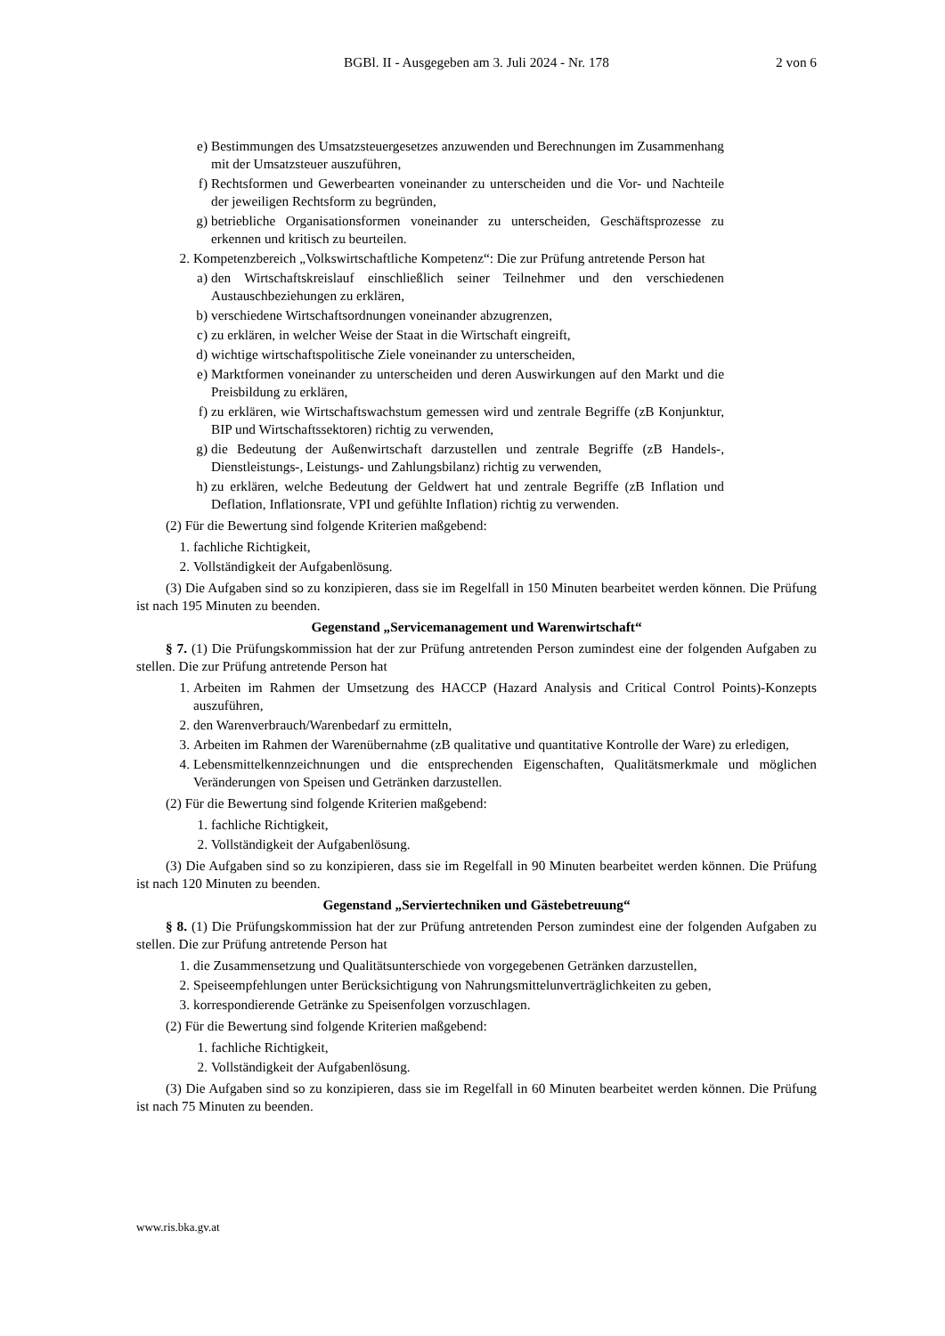BGBl. II - Ausgegeben am 3. Juli 2024 - Nr. 178
2 von 6
e) Bestimmungen des Umsatzsteuergesetzes anzuwenden und Berechnungen im Zusammenhang mit der Umsatzsteuer auszuführen,
f) Rechtsformen und Gewerbearten voneinander zu unterscheiden und die Vor- und Nachteile der jeweiligen Rechtsform zu begründen,
g) betriebliche Organisationsformen voneinander zu unterscheiden, Geschäftsprozesse zu erkennen und kritisch zu beurteilen.
2. Kompetenzbereich „Volkswirtschaftliche Kompetenz“: Die zur Prüfung antretende Person hat
a) den Wirtschaftskreislauf einschließlich seiner Teilnehmer und den verschiedenen Austauschbeziehungen zu erklären,
b) verschiedene Wirtschaftsordnungen voneinander abzugrenzen,
c) zu erklären, in welcher Weise der Staat in die Wirtschaft eingreift,
d) wichtige wirtschaftspolitische Ziele voneinander zu unterscheiden,
e) Marktformen voneinander zu unterscheiden und deren Auswirkungen auf den Markt und die Preisbildung zu erklären,
f) zu erklären, wie Wirtschaftswachstum gemessen wird und zentrale Begriffe (zB Konjunktur, BIP und Wirtschaftssektoren) richtig zu verwenden,
g) die Bedeutung der Außenwirtschaft darzustellen und zentrale Begriffe (zB Handels-, Dienstleistungs-, Leistungs- und Zahlungsbilanz) richtig zu verwenden,
h) zu erklären, welche Bedeutung der Geldwert hat und zentrale Begriffe (zB Inflation und Deflation, Inflationsrate, VPI und gefühlte Inflation) richtig zu verwenden.
(2) Für die Bewertung sind folgende Kriterien maßgebend:
1. fachliche Richtigkeit,
2. Vollständigkeit der Aufgabenlösung.
(3) Die Aufgaben sind so zu konzipieren, dass sie im Regelfall in 150 Minuten bearbeitet werden können. Die Prüfung ist nach 195 Minuten zu beenden.
Gegenstand „Servicemanagement und Warenwirtschaft“
§ 7. (1) Die Prüfungskommission hat der zur Prüfung antretenden Person zumindest eine der folgenden Aufgaben zu stellen. Die zur Prüfung antretende Person hat
1. Arbeiten im Rahmen der Umsetzung des HACCP (Hazard Analysis and Critical Control Points)-Konzepts auszuführen,
2. den Warenverbrauch/Warenbedarf zu ermitteln,
3. Arbeiten im Rahmen der Warenübernahme (zB qualitative und quantitative Kontrolle der Ware) zu erledigen,
4. Lebensmittelkennzeichnungen und die entsprechenden Eigenschaften, Qualitätsmerkmale und möglichen Veränderungen von Speisen und Getränken darzustellen.
(2) Für die Bewertung sind folgende Kriterien maßgebend:
1. fachliche Richtigkeit,
2. Vollständigkeit der Aufgabenlösung.
(3) Die Aufgaben sind so zu konzipieren, dass sie im Regelfall in 90 Minuten bearbeitet werden können. Die Prüfung ist nach 120 Minuten zu beenden.
Gegenstand „Serviertechniken und Gästebetreuung“
§ 8. (1) Die Prüfungskommission hat der zur Prüfung antretenden Person zumindest eine der folgenden Aufgaben zu stellen. Die zur Prüfung antretende Person hat
1. die Zusammensetzung und Qualitätsunterschiede von vorgegebenen Getränken darzustellen,
2. Speiseempfehlungen unter Berücksichtigung von Nahrungsmittelunverträglichkeiten zu geben,
3. korrespondierende Getränke zu Speisenfolgen vorzuschlagen.
(2) Für die Bewertung sind folgende Kriterien maßgebend:
1. fachliche Richtigkeit,
2. Vollständigkeit der Aufgabenlösung.
(3) Die Aufgaben sind so zu konzipieren, dass sie im Regelfall in 60 Minuten bearbeitet werden können. Die Prüfung ist nach 75 Minuten zu beenden.
www.ris.bka.gv.at